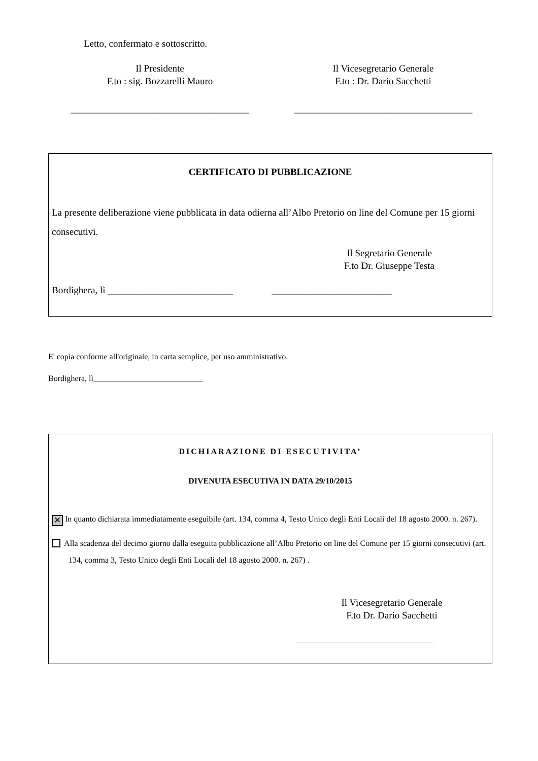Letto, confermato e sottoscritto.
Il Presidente
F.to : sig. Bozzarelli Mauro
Il Vicesegretario Generale
F.to : Dr. Dario Sacchetti
_____________________________________
_____________________________________
CERTIFICATO DI PUBBLICAZIONE
La presente deliberazione viene pubblicata in data odierna all’Albo Pretorio on line del Comune per 15 giorni consecutivi.
Il Segretario Generale
F.to Dr. Giuseppe Testa
Bordighera, lì __________________________ _________________________
E' copia conforme all'originale, in carta semplice, per uso amministrativo.
Bordighera, lì___________________________
DICHIARAZIONE DI ESECUTIVITA’
DIVENUTA ESECUTIVA IN DATA 29/10/2015
✕ In quanto dichiarata immediatamente eseguibile (art. 134, comma 4, Testo Unico degli Enti Locali del 18 agosto 2000. n. 267).
Alla scadenza del decimo giorno dalla eseguita pubblicazione all’Albo Pretorio on line del Comune per 15 giorni consecutivi (art. 134, comma 3, Testo Unico degli Enti Locali del 18 agosto 2000. n. 267) .
Il Vicesegretario Generale
F.to Dr. Dario Sacchetti
__________________________________